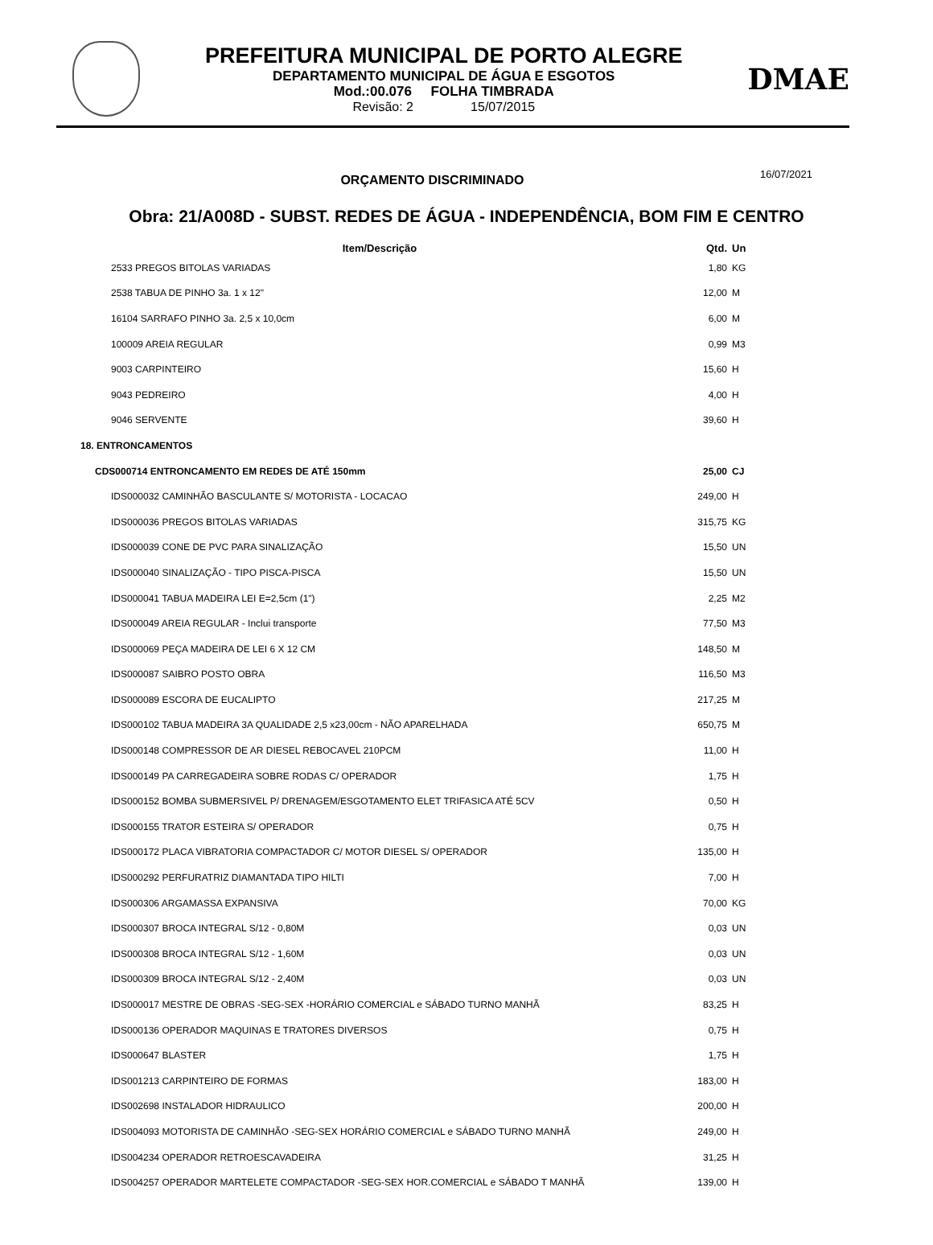PREFEITURA MUNICIPAL DE PORTO ALEGRE
DEPARTAMENTO MUNICIPAL DE ÁGUA E ESGOTOS
Mod.:00.076 FOLHA TIMBRADA
Revisão: 2 15/07/2015
DMAE
ORÇAMENTO DISCRIMINADO
16/07/2021
Obra: 21/A008D - SUBST. REDES DE ÁGUA - INDEPENDÊNCIA, BOM FIM E CENTRO
| Item/Descrição | Qtd. | Un |
| --- | --- | --- |
| 2533 PREGOS BITOLAS VARIADAS | 1,80 | KG |
| 2538 TABUA DE PINHO 3a. 1 x 12" | 12,00 | M |
| 16104 SARRAFO PINHO 3a. 2,5 x 10,0cm | 6,00 | M |
| 100009 AREIA REGULAR | 0,99 | M3 |
| 9003 CARPINTEIRO | 15,60 | H |
| 9043 PEDREIRO | 4,00 | H |
| 9046 SERVENTE | 39,60 | H |
| 18. ENTRONCAMENTOS | | |
| CDS000714 ENTRONCAMENTO EM REDES DE ATÉ 150mm | 25,00 | CJ |
| IDS000032 CAMINHÃO BASCULANTE S/ MOTORISTA - LOCACAO | 249,00 | H |
| IDS000036 PREGOS BITOLAS VARIADAS | 315,75 | KG |
| IDS000039 CONE DE PVC PARA SINALIZAÇÃO | 15,50 | UN |
| IDS000040 SINALIZAÇÃO - TIPO PISCA-PISCA | 15,50 | UN |
| IDS000041 TABUA MADEIRA LEI E=2,5cm (1") | 2,25 | M2 |
| IDS000049 AREIA REGULAR - Inclui transporte | 77,50 | M3 |
| IDS000069 PEÇA MADEIRA DE LEI 6 X 12 CM | 148,50 | M |
| IDS000087 SAIBRO POSTO OBRA | 116,50 | M3 |
| IDS000089 ESCORA DE EUCALIPTO | 217,25 | M |
| IDS000102 TABUA MADEIRA 3A QUALIDADE 2,5 x23,00cm - NÃO APARELHADA | 650,75 | M |
| IDS000148 COMPRESSOR DE AR DIESEL REBOCAVEL 210PCM | 11,00 | H |
| IDS000149 PA CARREGADEIRA SOBRE RODAS C/ OPERADOR | 1,75 | H |
| IDS000152 BOMBA SUBMERSIVEL P/ DRENAGEM/ESGOTAMENTO ELET TRIFASICA ATÉ 5CV | 0,50 | H |
| IDS000155 TRATOR ESTEIRA S/ OPERADOR | 0,75 | H |
| IDS000172 PLACA VIBRATORIA COMPACTADOR C/ MOTOR DIESEL S/ OPERADOR | 135,00 | H |
| IDS000292 PERFURATRIZ DIAMANTADA TIPO HILTI | 7,00 | H |
| IDS000306 ARGAMASSA EXPANSIVA | 70,00 | KG |
| IDS000307 BROCA INTEGRAL S/12 - 0,80M | 0,03 | UN |
| IDS000308 BROCA INTEGRAL S/12 - 1,60M | 0,03 | UN |
| IDS000309 BROCA INTEGRAL S/12 - 2,40M | 0,03 | UN |
| IDS000017 MESTRE DE OBRAS -SEG-SEX -HORÁRIO COMERCIAL e SÁBADO TURNO MANHÃ | 83,25 | H |
| IDS000136 OPERADOR MAQUINAS E TRATORES DIVERSOS | 0,75 | H |
| IDS000647 BLASTER | 1,75 | H |
| IDS001213 CARPINTEIRO DE FORMAS | 183,00 | H |
| IDS002698 INSTALADOR HIDRAULICO | 200,00 | H |
| IDS004093 MOTORISTA DE CAMINHÃO -SEG-SEX HORÁRIO COMERCIAL e SÁBADO TURNO MANHÃ | 249,00 | H |
| IDS004234 OPERADOR RETROESCAVADEIRA | 31,25 | H |
| IDS004257 OPERADOR MARTELETE COMPACTADOR -SEG-SEX HOR.COMERCIAL e SÁBADO T MANHÃ | 139,00 | H |